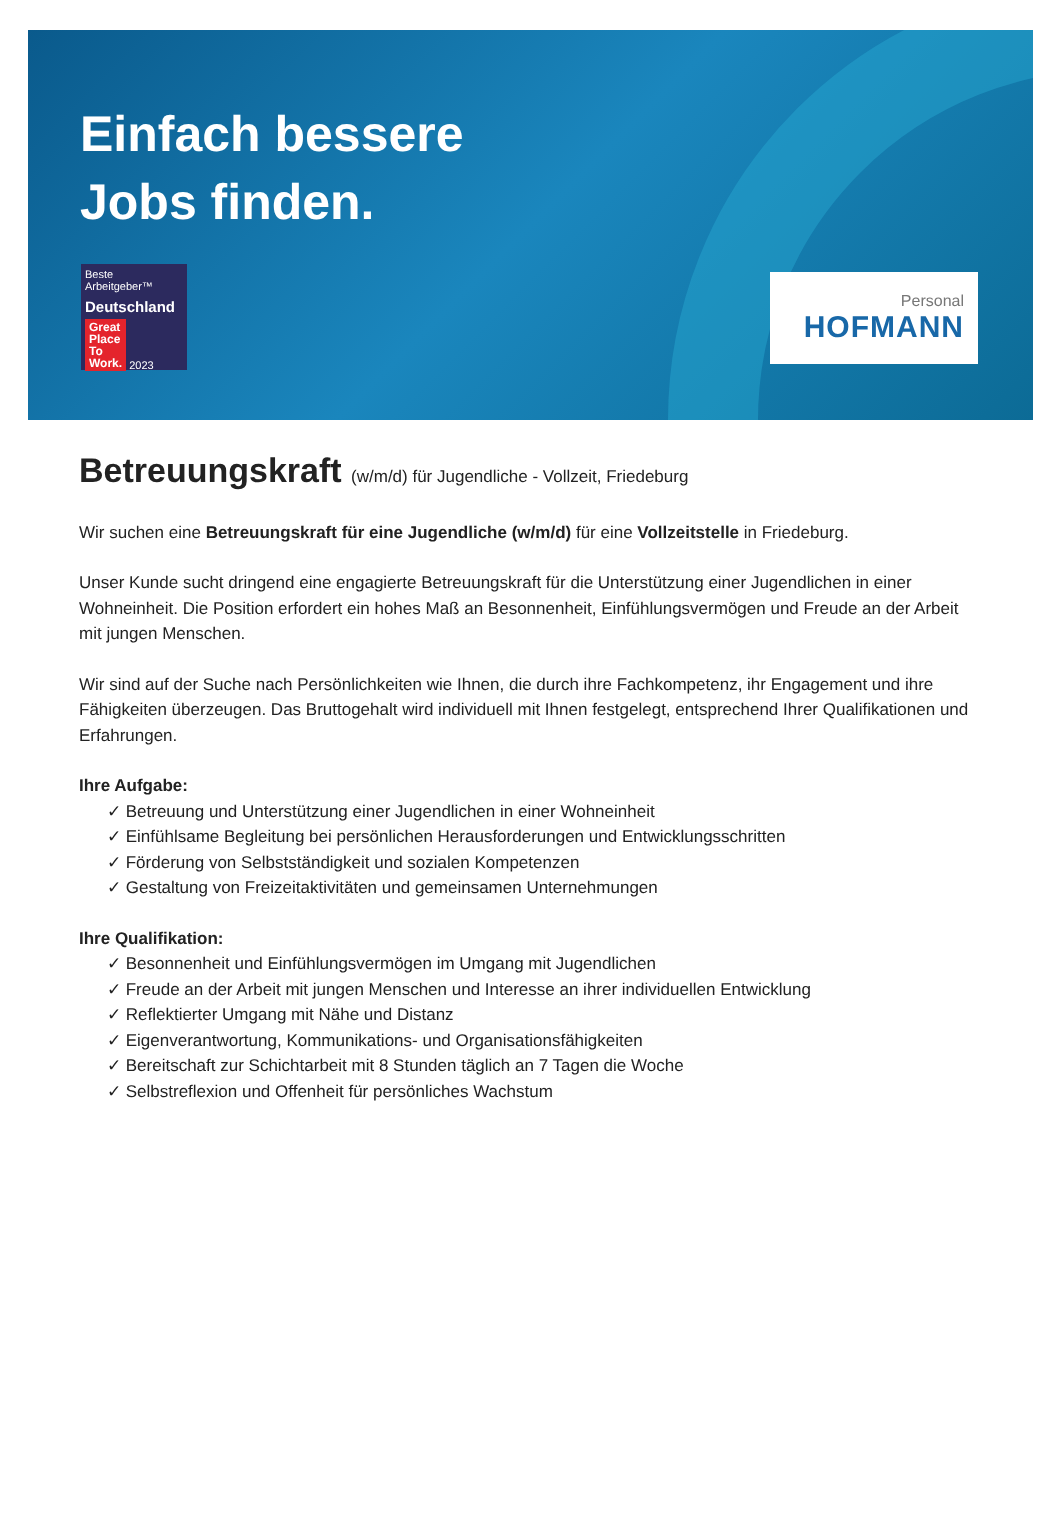Einfach bessere
Jobs finden.
Beste Arbeitgeber™
Deutschland
Great
Place
To
Work. 2023
Personal
HOFMANN
Betreuungskraft (w/m/d) für Jugendliche - Vollzeit, Friedeburg
Wir suchen eine Betreuungskraft für eine Jugendliche (w/m/d) für eine Vollzeitstelle in Friedeburg.
Unser Kunde sucht dringend eine engagierte Betreuungskraft für die Unterstützung einer Jugendlichen in einer Wohneinheit. Die Position erfordert ein hohes Maß an Besonnenheit, Einfühlungsvermögen und Freude an der Arbeit mit jungen Menschen.
Wir sind auf der Suche nach Persönlichkeiten wie Ihnen, die durch ihre Fachkompetenz, ihr Engagement und ihre Fähigkeiten überzeugen. Das Bruttogehalt wird individuell mit Ihnen festgelegt, entsprechend Ihrer Qualifikationen und Erfahrungen.
Ihre Aufgabe:
✓ Betreuung und Unterstützung einer Jugendlichen in einer Wohneinheit
✓ Einfühlsame Begleitung bei persönlichen Herausforderungen und Entwicklungsschritten
✓ Förderung von Selbstständigkeit und sozialen Kompetenzen
✓ Gestaltung von Freizeitaktivitäten und gemeinsamen Unternehmungen
Ihre Qualifikation:
✓ Besonnenheit und Einfühlungsvermögen im Umgang mit Jugendlichen
✓ Freude an der Arbeit mit jungen Menschen und Interesse an ihrer individuellen Entwicklung
✓ Reflektierter Umgang mit Nähe und Distanz
✓ Eigenverantwortung, Kommunikations- und Organisationsfähigkeiten
✓ Bereitschaft zur Schichtarbeit mit 8 Stunden täglich an 7 Tagen die Woche
✓ Selbstreflexion und Offenheit für persönliches Wachstum